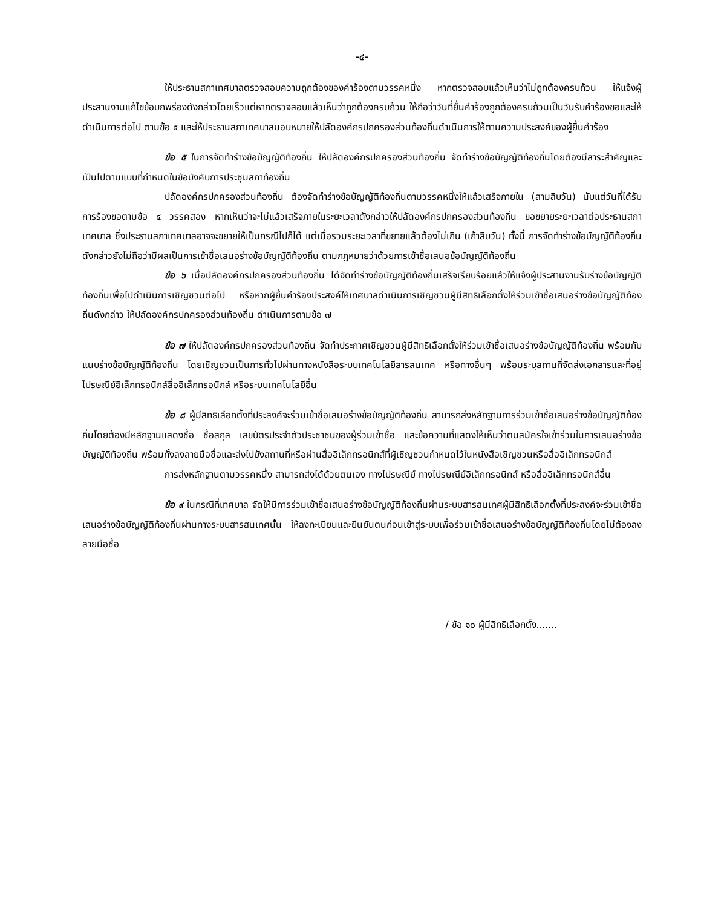-๔-
ให้ประธานสภาเทศบาลตรวจสอบความถูกต้องของคำร้องตามวรรคหนึ่ง หากตรวจสอบแล้วเห็นว่าไม่ถูกต้องครบถ้วน ให้แจ้งผู้ประสานงานแก้ไขข้อบกพร่องดังกล่าวโดยเร็วแต่หากตรวจสอบแล้วเห็นว่าถูกต้องครบถ้วน ให้ถือว่าวันที่ยื่นคำร้องถูกต้องครบถ้วนเป็นวันรับคำร้องขอและให้ดำเนินการต่อไป ตามข้อ ๕ และให้ประธานสภาเทศบาลมอบหมายให้ปลัดองค์กรปกครองส่วนท้องถิ่นดำเนินการให้ตามความประสงค์ของผู้ยื่นคำร้อง
ข้อ ๕ ในการจัดทำร่างข้อบัญญัติท้องถิ่น ให้ปลัดองค์กรปกครองส่วนท้องถิ่น จัดทำร่างข้อบัญญัติท้องถิ่นโดยต้องมีสาระสำคัญและเป็นไปตามแบบที่กำหนดในข้อบังคับการประชุมสภาท้องถิ่น
ปลัดองค์กรปกครองส่วนท้องถิ่น ต้องจัดทำร่างข้อบัญญัติท้องถิ่นตามวรรคหนึ่งให้แล้วเสร็จภายใน (สามสิบวัน) นับแต่วันที่ได้รับการร้องขอตามข้อ ๔ วรรคสอง หากเห็นว่าจะไม่แล้วเสร็จภายในระยะเวลาดังกล่าวให้ปลัดองค์กรปกครองส่วนท้องถิ่น ขอขยายระยะเวลาต่อประธานสภาเทศบาล ซึ่งประธานสภาเทศบาลอาจจะขยายให้เป็นกรณีไปก็ได้ แต่เมื่อรวมระยะเวลาที่ขยายแล้วต้องไม่เกิน (เก้าสิบวัน) ทั้งนี้ การจัดทำร่างข้อบัญญัติท้องถิ่นดังกล่าวยังไม่ถือว่ามีผลเป็นการเข้าชื่อเสนอร่างข้อบัญญัติท้องถิ่น ตามกฎหมายว่าด้วยการเข้าชื่อเสนอข้อบัญญัติท้องถิ่น
ข้อ ๖ เมื่อปลัดองค์กรปกครองส่วนท้องถิ่น ได้จัดทำร่างข้อบัญญัติท้องถิ่นเสร็จเรียบร้อยแล้วให้แจ้งผู้ประสานงานรับร่างข้อบัญญัติท้องถิ่นเพื่อไปดำเนินการเชิญชวนต่อไป หรือหากผู้ยื่นคำร้องประสงค์ให้เทศบาลดำเนินการเชิญชวนผู้มีสิทธิเลือกตั้งให้ร่วมเข้าชื่อเสนอร่างข้อบัญญัติท้องถิ่นดังกล่าว ให้ปลัดองค์กรปกครองส่วนท้องถิ่น ดำเนินการตามข้อ ๗
ข้อ ๗ ให้ปลัดองค์กรปกครองส่วนท้องถิ่น จัดทำประกาศเชิญชวนผู้มีสิทธิเลือกตั้งให้ร่วมเข้าชื่อเสนอร่างข้อบัญญัติท้องถิ่น พร้อมกับแนบร่างข้อบัญญัติท้องถิ่น โดยเชิญชวนเป็นการทั่วไปผ่านทางหนังสือระบบเทคโนโลยีสารสนเทศ หรือทางอื่นๆ พร้อมระบุสถานที่จัดส่งเอกสารและที่อยู่ ไปรษณีย์อิเล็กทรอนิกส์สื่ออิเล็กทรอนิกส์ หรือระบบเทคโนโลยีอื่น
ข้อ ๘ ผู้มีสิทธิเลือกตั้งที่ประสงค์จะร่วมเข้าชื่อเสนอร่างข้อบัญญัติท้องถิ่น สามารถส่งหลักฐานการร่วมเข้าชื่อเสนอร่างข้อบัญญัติท้องถิ่นโดยต้องมีหลักฐานแสดงชื่อ ชื่อสกุล เลขบัตรประจำตัวประชาชนของผู้ร่วมเข้าชื่อ และข้อความที่แสดงให้เห็นว่าตนสมัครใจเข้าร่วมในการเสนอร่างข้อบัญญัติท้องถิ่น พร้อมทั้งลงลายมือชื่อและส่งไปยังสถานที่หรือผ่านสื่ออิเล็กทรอนิกส์ที่ผู้เชิญชวนกำหนดไว้ในหนังสือเชิญชวนหรือสื่ออิเล็กทรอนิกส์
การส่งหลักฐานตามวรรคหนึ่ง สามารถส่งได้ด้วยตนเอง ทางไปรษณีย์ ทางไปรษณีย์อิเล็กทรอนิกส์ หรือสื่ออิเล็กทรอนิกส์อื่น
ข้อ ๙ ในกรณีที่เทศบาล จัดให้มีการร่วมเข้าชื่อเสนอร่างข้อบัญญัติท้องถิ่นผ่านระบบสารสนเทศผู้มีสิทธิเลือกตั้งที่ประสงค์จะร่วมเข้าชื่อเสนอร่างข้อบัญญัติท้องถิ่นผ่านทางระบบสารสนเทศนั้น ให้ลงทะเบียนและยืนยันตนก่อนเข้าสู่ระบบเพื่อร่วมเข้าชื่อเสนอร่างข้อบัญญัติท้องถิ่นโดยไม่ต้องลงลายมือชื่อ
/ ข้อ ๑๐ ผู้มีสิทธิเลือกตั้ง.......